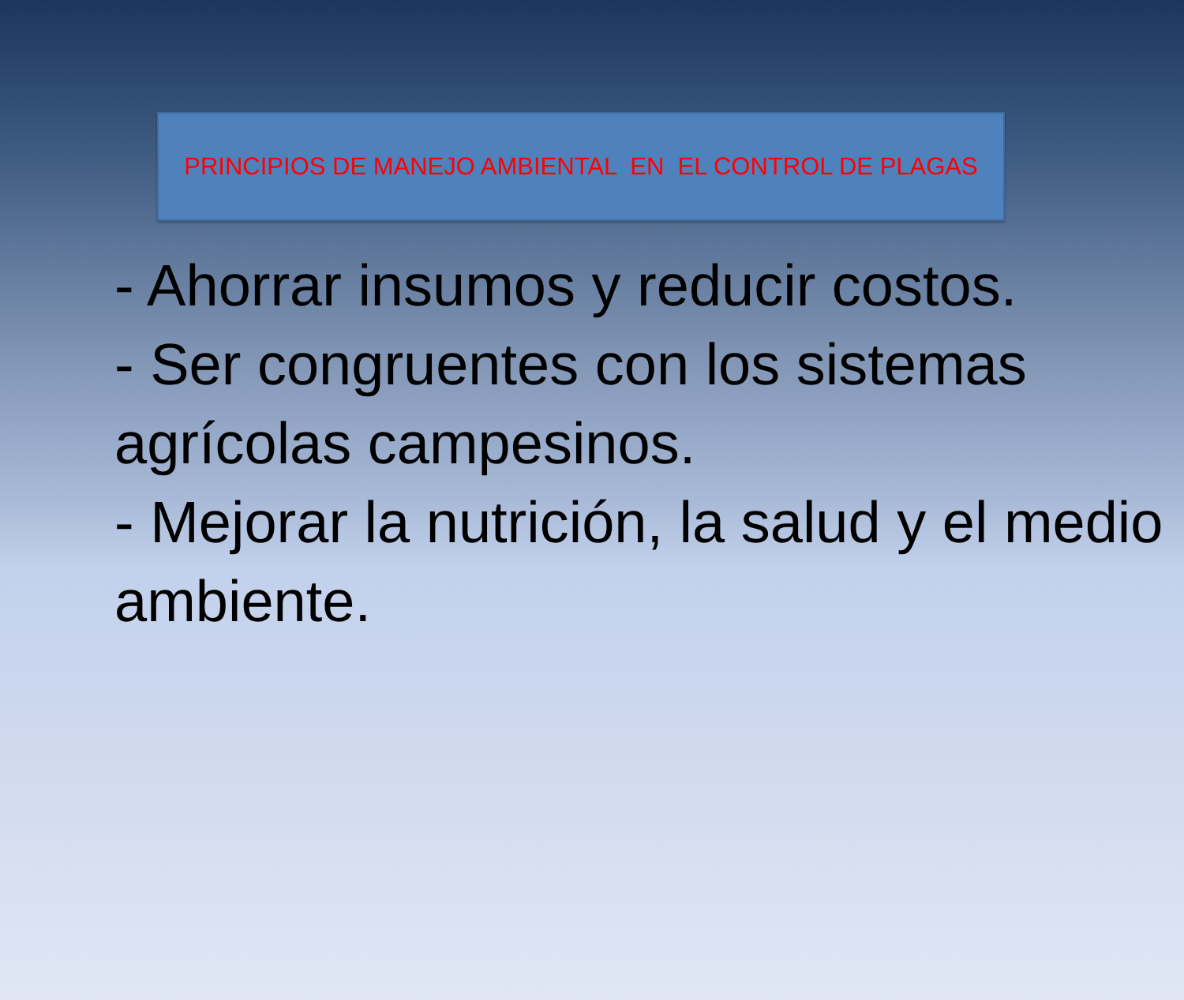PRINCIPIOS DE MANEJO AMBIENTAL EN EL CONTROL DE PLAGAS
- Ahorrar insumos y reducir costos.
- Ser congruentes con los sistemas agrícolas campesinos.
- Mejorar la nutrición, la salud y el medio ambiente.